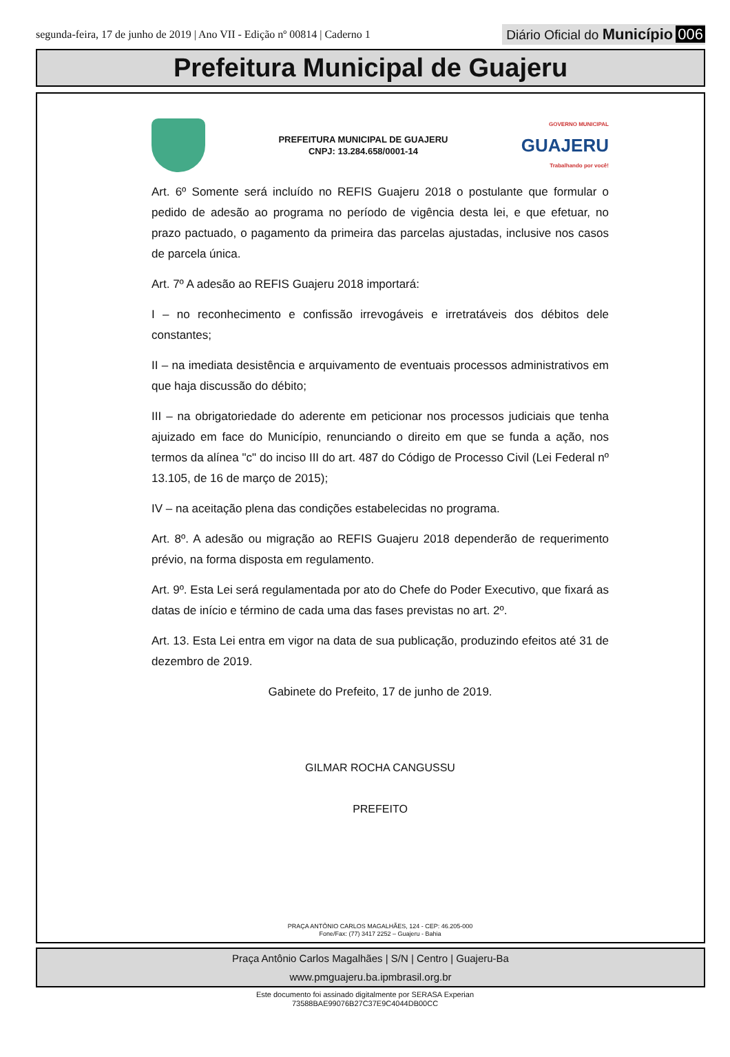segunda-feira, 17 de junho de 2019 | Ano VII - Edição nº 00814 | Caderno 1
Diário Oficial do Município 006
Prefeitura Municipal de Guajeru
PREFEITURA MUNICIPAL DE GUAJERU
CNPJ: 13.284.658/0001-14
GOVERNO MUNICIPAL
GUAJERU
Trabalhando por você!
Art. 6º Somente será incluído no REFIS Guajeru 2018 o postulante que formular o pedido de adesão ao programa no período de vigência desta lei, e que efetuar, no prazo pactuado, o pagamento da primeira das parcelas ajustadas, inclusive nos casos de parcela única.
Art. 7º A adesão ao REFIS Guajeru 2018 importará:
I – no reconhecimento e confissão irrevogáveis e irretratáveis dos débitos dele constantes;
II – na imediata desistência e arquivamento de eventuais processos administrativos em que haja discussão do débito;
III – na obrigatoriedade do aderente em peticionar nos processos judiciais que tenha ajuizado em face do Município, renunciando o direito em que se funda a ação, nos termos da alínea "c" do inciso III do art. 487 do Código de Processo Civil (Lei Federal nº 13.105, de 16 de março de 2015);
IV – na aceitação plena das condições estabelecidas no programa.
Art. 8º. A adesão ou migração ao REFIS Guajeru 2018 dependerão de requerimento prévio, na forma disposta em regulamento.
Art. 9º. Esta Lei será regulamentada por ato do Chefe do Poder Executivo, que fixará as datas de início e término de cada uma das fases previstas no art. 2º.
Art. 13. Esta Lei entra em vigor na data de sua publicação, produzindo efeitos até 31 de dezembro de 2019.
Gabinete do Prefeito, 17 de junho de 2019.
GILMAR ROCHA CANGUSSU
PREFEITO
PRAÇA ANTÔNIO CARLOS MAGALHÃES, 124 - CEP: 46.205-000
Fone/Fax: (77) 3417 2252 – Guajeru - Bahia
Praça Antônio Carlos Magalhães | S/N | Centro | Guajeru-Ba
www.pmguajeru.ba.ipmbrasil.org.br
Este documento foi assinado digitalmente por SERASA Experian
73588BAE99076B27C37E9C4044DB00CC